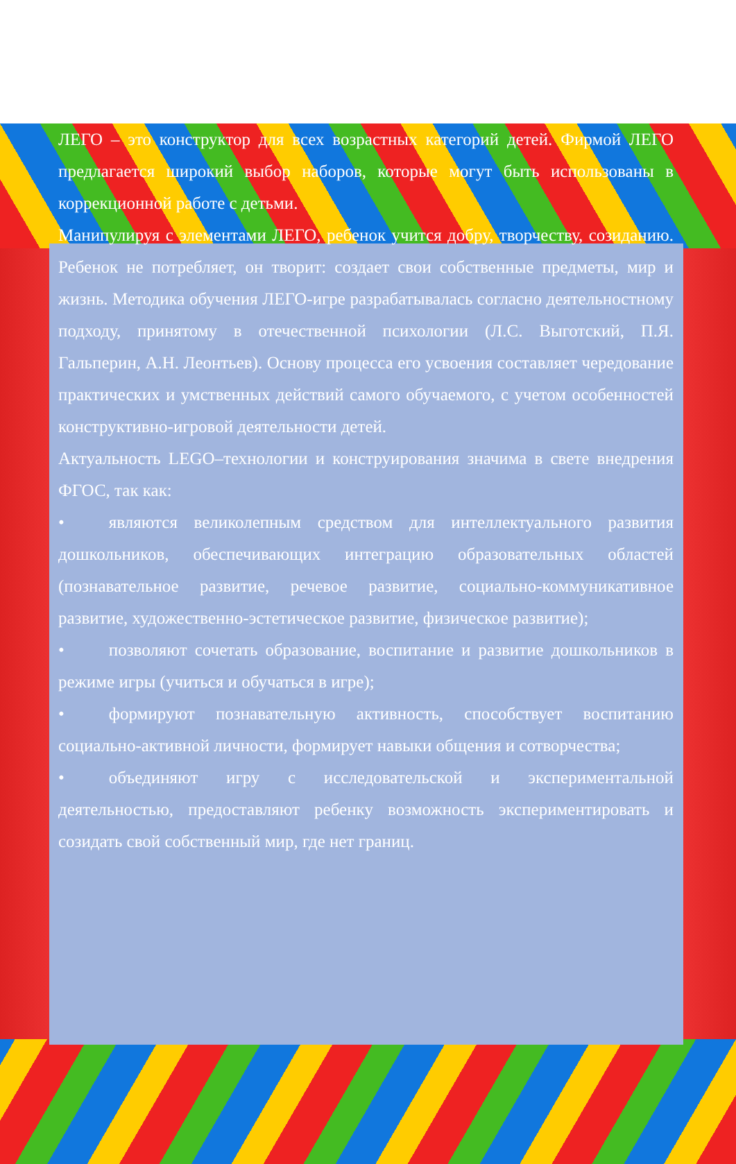ЛЕГО – это конструктор для всех возрастных категорий детей. Фирмой ЛЕГО предлагается широкий выбор наборов, которые могут быть использованы в коррекционной работе с детьми.
Манипулируя с элементами ЛЕГО, ребенок учится добру, творчеству, созиданию. Ребенок не потребляет, он творит: создает свои собственные предметы, мир и жизнь. Методика обучения ЛЕГО-игре разрабатывалась согласно деятельностному подходу, принятому в отечественной психологии (Л.С. Выготский, П.Я. Гальперин, А.Н. Леонтьев). Основу процесса его усвоения составляет чередование практических и умственных действий самого обучаемого, с учетом особенностей конструктивно-игровой деятельности детей.
Актуальность LEGO–технологии и конструирования значима в свете внедрения ФГОС, так как:
• являются великолепным средством для интеллектуального развития дошкольников, обеспечивающих интеграцию образовательных областей (познавательное развитие, речевое развитие, социально-коммуникативное развитие, художественно-эстетическое развитие, физическое развитие);
• позволяют сочетать образование, воспитание и развитие дошкольников в режиме игры (учиться и обучаться в игре);
• формируют познавательную активность, способствует воспитанию социально-активной личности, формирует навыки общения и сотворчества;
• объединяют игру с исследовательской и экспериментальной деятельностью, предоставляют ребенку возможность экспериментировать и созидать свой собственный мир, где нет границ.